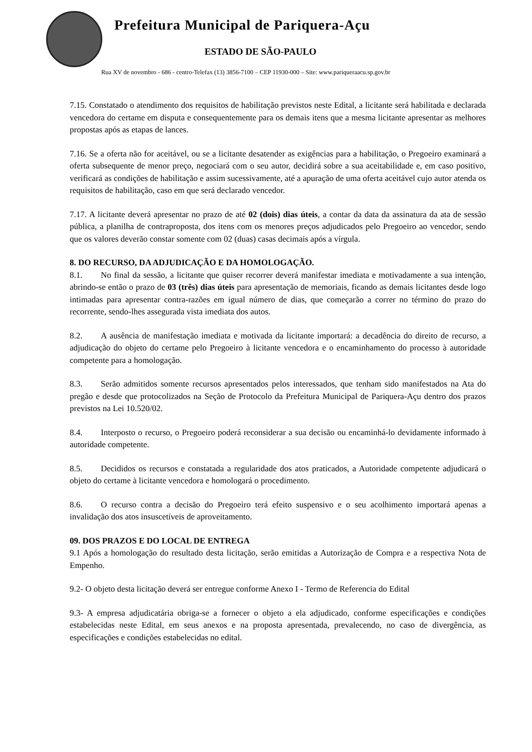Prefeitura Municipal de Pariquera-Açu
ESTADO DE SÃO-PAULO
Rua XV de novembro - 686 - centro-Telefax (13) 3856-7100 – CEP 11930-000 – Site: www.pariqueraacu.sp.gov.br
7.15. Constatado o atendimento dos requisitos de habilitação previstos neste Edital, a licitante será habilitada e declarada vencedora do certame em disputa e consequentemente para os demais itens que a mesma licitante apresentar as melhores propostas após as etapas de lances.
7.16. Se a oferta não for aceitável, ou se a licitante desatender as exigências para a habilitação, o Pregoeiro examinará a oferta subsequente de menor preço, negociará com o seu autor, decidirá sobre a sua aceitabilidade e, em caso positivo, verificará as condições de habilitação e assim sucessivamente, até a apuração de uma oferta aceitável cujo autor atenda os requisitos de habilitação, caso em que será declarado vencedor.
7.17. A licitante deverá apresentar no prazo de até 02 (dois) dias úteis, a contar da data da assinatura da ata de sessão pública, a planilha de contraproposta, dos itens com os menores preços adjudicados pelo Pregoeiro ao vencedor, sendo que os valores deverão constar somente com 02 (duas) casas decimais após a vírgula.
8. DO RECURSO, DA ADJUDICAÇÃO E DA HOMOLOGAÇÃO.
8.1. No final da sessão, a licitante que quiser recorrer deverá manifestar imediata e motivadamente a sua intenção, abrindo-se então o prazo de 03 (três) dias úteis para apresentação de memoriais, ficando as demais licitantes desde logo intimadas para apresentar contra-razões em igual número de dias, que começarão a correr no término do prazo do recorrente, sendo-lhes assegurada vista imediata dos autos.
8.2. A ausência de manifestação imediata e motivada da licitante importará: a decadência do direito de recurso, a adjudicação do objeto do certame pelo Pregoeiro à licitante vencedora e o encaminhamento do processo à autoridade competente para a homologação.
8.3. Serão admitidos somente recursos apresentados pelos interessados, que tenham sido manifestados na Ata do pregão e desde que protocolizados na Seção de Protocolo da Prefeitura Municipal de Pariquera-Açu dentro dos prazos previstos na Lei 10.520/02.
8.4. Interposto o recurso, o Pregoeiro poderá reconsiderar a sua decisão ou encaminhá-lo devidamente informado à autoridade competente.
8.5. Decididos os recursos e constatada a regularidade dos atos praticados, a Autoridade competente adjudicará o objeto do certame à licitante vencedora e homologará o procedimento.
8.6. O recurso contra a decisão do Pregoeiro terá efeito suspensivo e o seu acolhimento importará apenas a invalidação dos atos insuscetíveis de aproveitamento.
09. DOS PRAZOS E DO LOCAL DE ENTREGA
9.1 Após a homologação do resultado desta licitação, serão emitidas a Autorização de Compra e a respectiva Nota de Empenho.
9.2- O objeto desta licitação deverá ser entregue conforme Anexo I - Termo de Referencia do Edital
9.3- A empresa adjudicatária obriga-se a fornecer o objeto a ela adjudicado, conforme especificações e condições estabelecidas neste Edital, em seus anexos e na proposta apresentada, prevalecendo, no caso de divergência, as especificações e condições estabelecidas no edital.